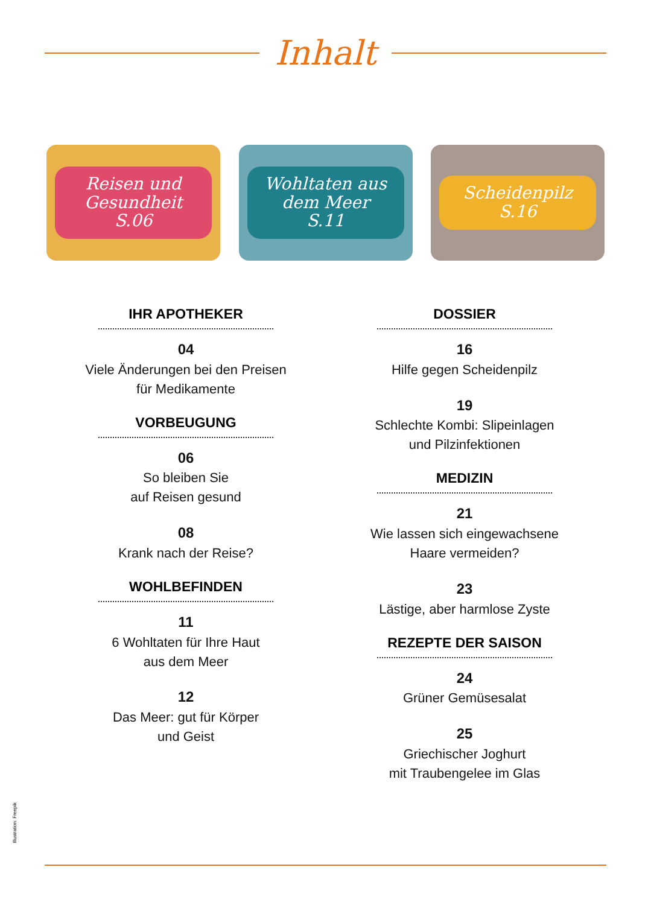Inhalt
Reisen und Gesundheit
S.06
Wohltaten aus dem Meer
S.11
Scheidenpilz
S.16
IHR APOTHEKER
04
Viele Änderungen bei den Preisen
für Medikamente
VORBEUGUNG
06
So bleiben Sie
auf Reisen gesund
08
Krank nach der Reise?
WOHLBEFINDEN
11
6 Wohltaten für Ihre Haut
aus dem Meer
12
Das Meer: gut für Körper
und Geist
DOSSIER
16
Hilfe gegen Scheidenpilz
19
Schlechte Kombi: Slipeinlagen
und Pilzinfektionen
MEDIZIN
21
Wie lassen sich eingewachsene
Haare vermeiden?
23
Lästige, aber harmlose Zyste
REZEPTE DER SAISON
24
Grüner Gemüsesalat
25
Griechischer Joghurt
mit Traubengelee im Glas
Illustration: Freepik